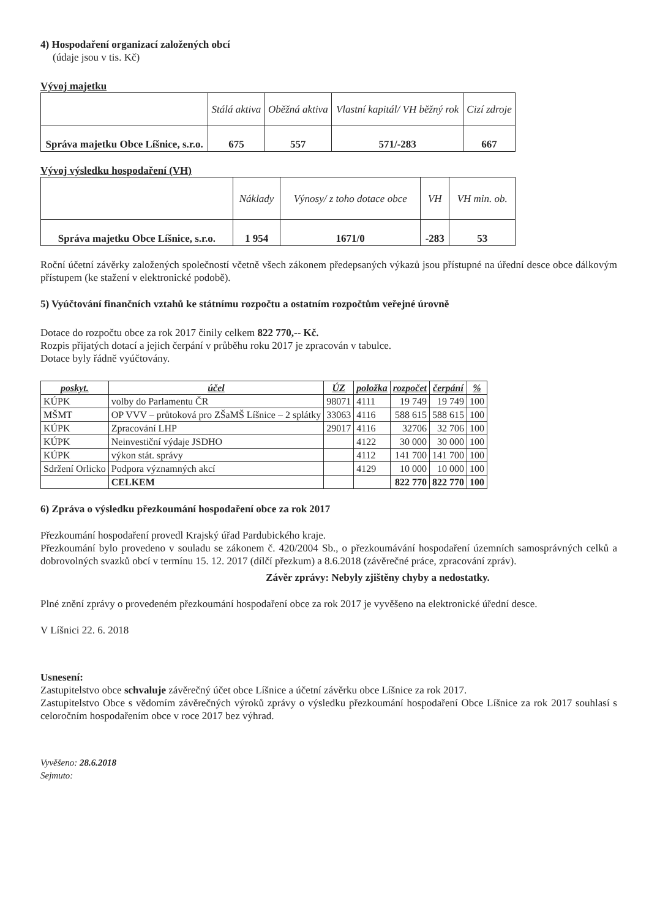4) Hospodaření organizací založených obcí
(údaje jsou v tis. Kč)
Vývoj majetku
| | Stálá aktiva | Oběžná aktiva | Vlastní kapitál/ VH běžný rok | Cizí zdroje |
| --- | --- | --- | --- | --- |
| Správa majetku Obce Líšnice, s.r.o. | 675 | 557 | 571/-283 | 667 |
Vývoj výsledku hospodaření (VH)
| | Náklady | Výnosy/ z toho dotace obce | VH | VH min. ob. |
| --- | --- | --- | --- | --- |
| Správa majetku Obce Líšnice, s.r.o. | 1 954 | 1671/0 | -283 | 53 |
Roční účetní závěrky založených společností včetně všech zákonem předepsaných výkazů jsou přístupné na úřední desce obce dálkovým přístupem (ke stažení v elektronické podobě).
5) Vyúčtování finančních vztahů ke státnímu rozpočtu a ostatním rozpočtům veřejné úrovně
Dotace do rozpočtu obce za rok 2017 činily celkem 822 770,-- Kč.
Rozpis přijatých dotací a jejich čerpání v průběhu roku 2017 je zpracován v tabulce.
Dotace byly řádně vyúčtovány.
| poskyt. | účel | ÚZ | položka | rozpočet | čerpání | % |
| --- | --- | --- | --- | --- | --- | --- |
| KÚPK | volby do Parlamentu ČR | 98071 | 4111 | 19 749 | 19 749 | 100 |
| MŠMT | OP VVV – průtoková pro ZŠaMŠ Líšnice – 2 splátky | 33063 | 4116 | 588 615 | 588 615 | 100 |
| KÚPK | Zpracování LHP | 29017 | 4116 | 32706 | 32 706 | 100 |
| KÚPK | Neinvestiční výdaje JSDHO | | 4122 | 30 000 | 30 000 | 100 |
| KÚPK | výkon stát. správy | | 4112 | 141 700 | 141 700 | 100 |
| Sdržení Orlicko | Podpora významných akcí | | 4129 | 10 000 | 10 000 | 100 |
| | CELKEM | | | 822 770 | 822 770 | 100 |
6) Zpráva o výsledku přezkoumání hospodaření obce za rok 2017
Přezkoumání hospodaření provedl Krajský úřad Pardubického kraje.
Přezkoumání bylo provedeno v souladu se zákonem č. 420/2004 Sb., o přezkoumávání hospodaření územních samosprávných celků a dobrovolných svazků obcí v termínu 15. 12. 2017 (dílčí přezkum) a 8.6.2018 (závěrečné práce, zpracování zpráv).
Závěr zprávy: Nebyly zjištěny chyby a nedostatky.
Plné znění zprávy o provedeném přezkoumání hospodaření obce za rok 2017 je vyvěšeno na elektronické úřední desce.
V Líšnici 22. 6. 2018
Usnesení:
Zastupitelstvo obce schvaluje závěrečný účet obce Líšnice a účetní závěrku obce Líšnice za rok 2017.
Zastupitelstvo Obce s vědomím závěrečných výroků zprávy o výsledku přezkoumání hospodaření Obce Líšnice za rok 2017 souhlasí s celoročním hospodařením obce v roce 2017 bez výhrad.
Vyvěšeno: 28.6.2018
Sejmuto: